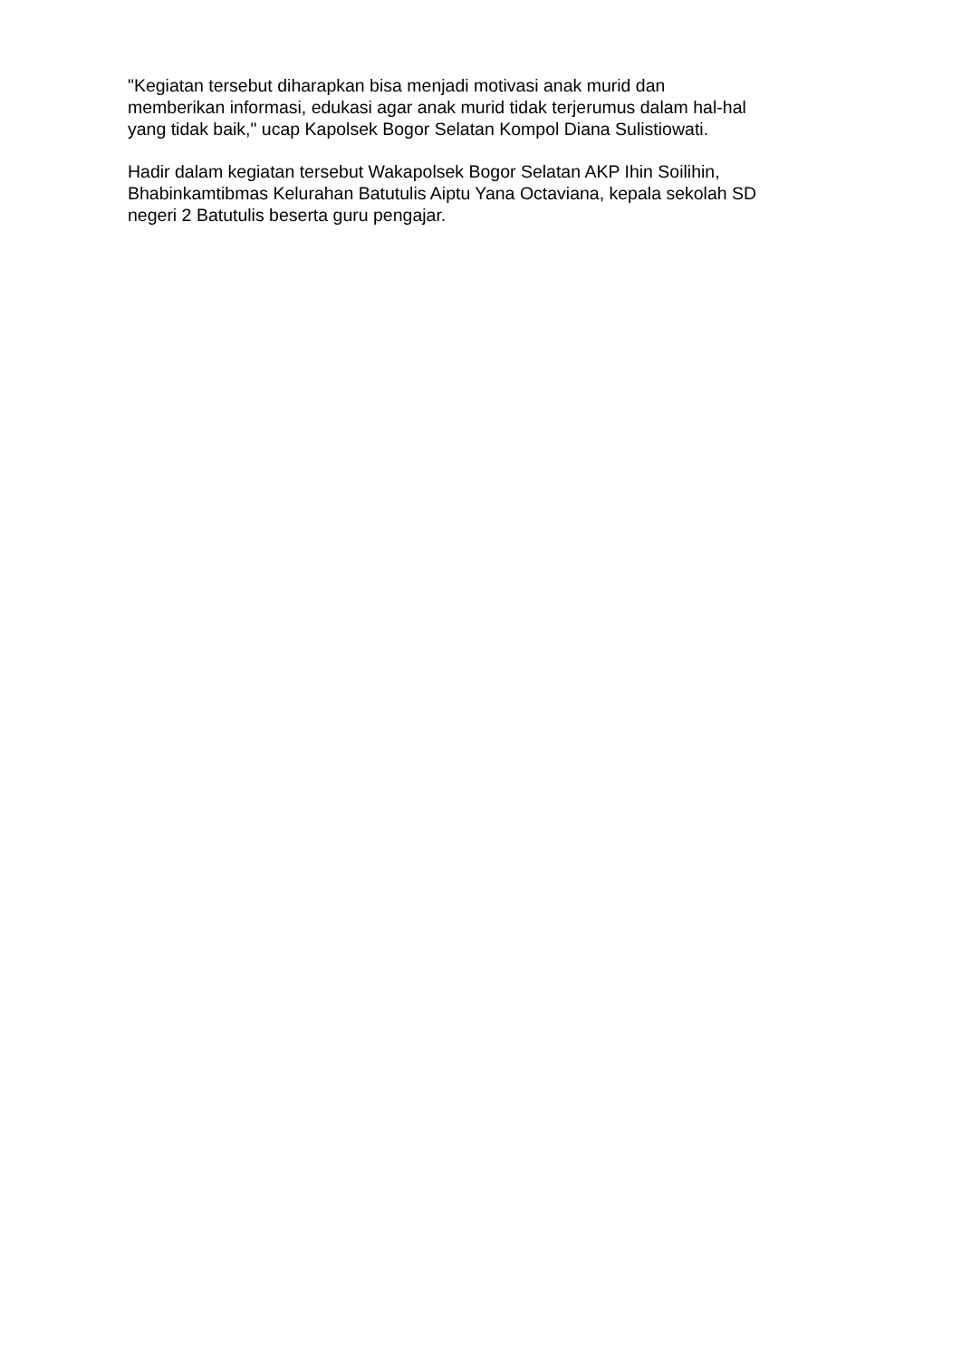"Kegiatan tersebut diharapkan bisa menjadi motivasi anak murid dan
memberikan informasi, edukasi agar anak murid tidak terjerumus dalam hal-hal
yang tidak baik," ucap Kapolsek Bogor Selatan Kompol Diana Sulistiowati.
Hadir dalam kegiatan tersebut Wakapolsek Bogor Selatan AKP Ihin Soilihin,
Bhabinkamtibmas Kelurahan Batutulis Aiptu Yana Octaviana, kepala sekolah SD
negeri 2 Batutulis beserta guru pengajar.